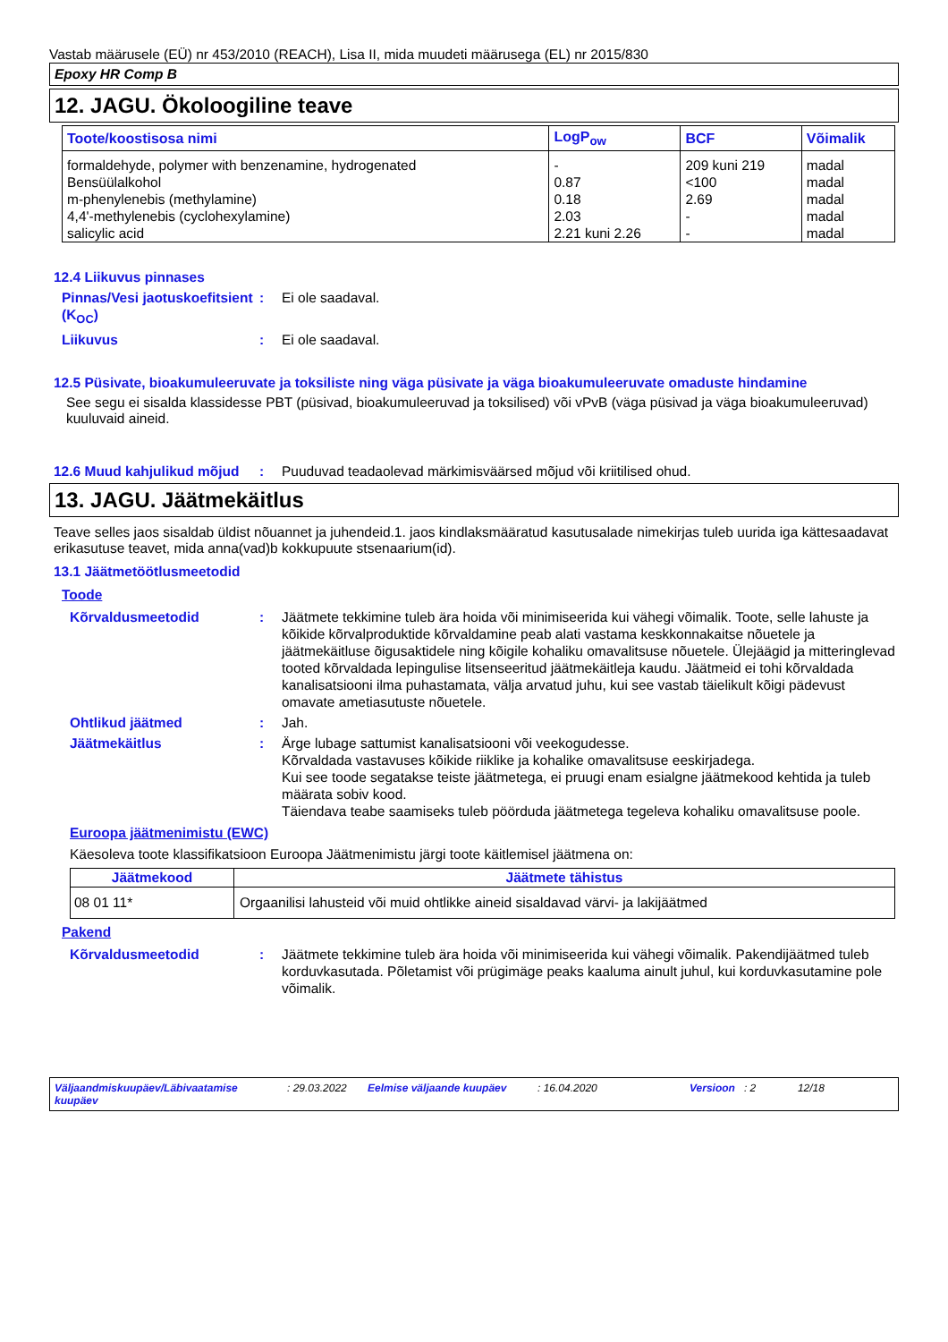Vastab määrusele (EÜ) nr 453/2010 (REACH), Lisa II, mida muudeti määrusega (EL) nr 2015/830
Epoxy HR Comp B
12. JAGU. Ökoloogiline teave
| Toote/koostisosa nimi | LogP<sub>ow</sub> | BCF | Võimalik |
| --- | --- | --- | --- |
| formaldehyde, polymer with benzenamine, hydrogenated | - | 209 kuni 219 | madal |
| Bensüülalkohol | 0.87 | <100 | madal |
| m-phenylenebis (methylamine) | 0.18 | 2.69 | madal |
| 4,4'-methylenebis (cyclohexylamine) | 2.03 | - | madal |
| salicylic acid | 2.21 kuni 2.26 | - | madal |
12.4 Liikuvus pinnases
Pinnas/Vesi jaotuskoefitsient (K<sub>OC</sub>)
: Ei ole saadaval.
Liikuvus : Ei ole saadaval.
12.5 Püsivate, bioakumuleeruvate ja toksiliste ning väga püsivate ja väga bioakumuleeruvate omaduste hindamine
See segu ei sisalda klassidesse PBT (püsivad, bioakumuleeruvad ja toksilised) või vPvB (väga püsivad ja väga bioakumuleeruvad) kuuluvaid aineid.
12.6 Muud kahjulikud mõjud
: Puuduvad teadaolevad märkimisväärsed mõjud või kriitilised ohud.
13. JAGU. Jäätmekäitlus
Teave selles jaos sisaldab üldist nõuannet ja juhendeid.1. jaos kindlaksmääratud kasutusalade nimekirjas tuleb uurida iga kättesaadavat erikasutuse teavet, mida anna(vad)b kokkupuute stsenaarium(id).
13.1 Jäätmetöötlusmeetodid
Toode
Kõrvaldusmeetodid : Jäätmete tekkimine tuleb ära hoida või minimiseerida kui vähegi võimalik. Toote, selle lahuste ja kõikide kõrvalproduktide kõrvaldamine peab alati vastama keskkonnakaitse nõuetele ja jäätmekäitluse õigusaktidele ning kõigile kohaliku omavalitsuse nõuetele. Ülejäägid ja mitteringlevad tooted kõrvaldada lepingulise litsenseeritud jäätmekäitleja kaudu. Jäätmeid ei tohi kõrvaldada kanalisatsiooni ilma puhastamata, välja arvatud juhu, kui see vastab täielikult kõigi pädevust omavate ametiasutuste nõuetele.
Ohtlikud jäätmed : Jah.
Jäätmekäitlus : Ärge lubage sattumist kanalisatsiooni või veekogudesse.
Kõrvaldada vastavuses kõikide riiklike ja kohalike omavalitsuse eeskirjadega.
Kui see toode segatakse teiste jäätmetega, ei pruugi enam esialgne jäätmekood kehtida ja tuleb määrata sobiv kood.
Täiendava teabe saamiseks tuleb pöörduda jäätmetega tegeleva kohaliku omavalitsuse poole.
Euroopa jäätmenimistu (EWC)
Käesoleva toote klassifikatsioon Euroopa Jäätmenimistu järgi toote käitlemisel jäätmena on:
| Jäätmekood | Jäätmete tähistus |
| --- | --- |
| 08 01 11* | Orgaanilisi lahusteid või muid ohtlikke aineid sisaldavad värvi- ja lakijäätmed |
Pakend
Kõrvaldusmeetodid : Jäätmete tekkimine tuleb ära hoida või minimiseerida kui vähegi võimalik. Pakendijäätmed tuleb korduvkasutada. Põletamist või prügimäge peaks kaaluma ainult juhul, kui korduvkasutamine pole võimalik.
Väljaandmiskuupäev/Läbivaatamise kuupäev: 29.03.2022 Eelmise väljaande kuupäev: 16.04.2020 Versioon: 2 12/18